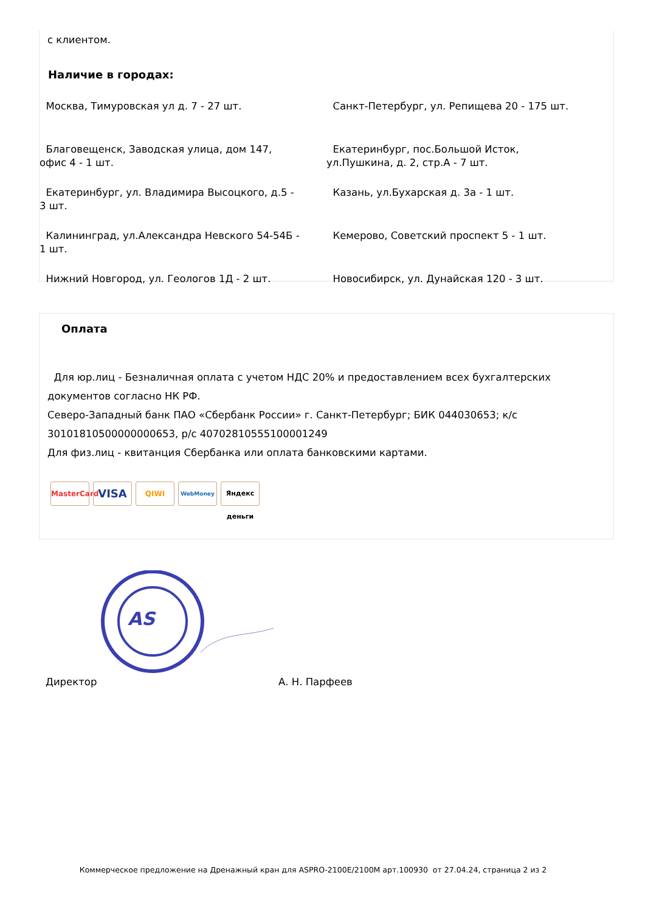с клиентом.
Наличие в городах:
Москва, Тимуровская ул д. 7 - 27 шт.
Санкт-Петербург, ул. Репищева 20 - 175 шт.
Благовещенск, Заводская улица, дом 147,
офис 4 - 1 шт.
Екатеринбург, пос.Большой Исток,
ул.Пушкина, д. 2, стр.А - 7 шт.
Екатеринбург, ул. Владимира Высоцкого, д.5 -
3 шт.
Казань, ул.Бухарская д. 3а - 1 шт.
Калининград, ул.Александра Невского 54-54Б -
1 шт.
Кемерово, Советский проспект 5 - 1 шт.
Нижний Новгород, ул. Геологов 1Д - 2 шт.
Новосибирск, ул. Дунайская 120 - 3 шт.
Оплата
Для юр.лиц - Безналичная оплата с учетом НДС 20% и предоставлением всех бухгалтерских документов согласно НК РФ.
Северо-Западный банк ПАО «Сбербанк России» г. Санкт-Петербург; БИК 044030653; к/с 30101810500000000653, р/с 40702810555100001249
Для физ.лиц - квитанция Сбербанка или оплата банковскими картами.
MasterCard VISA QIWI WebMoney Яндекс деньги
AS
Директор А. Н. Парфеев
Коммерческое предложение на Дренажный кран для ASPRO-2100E/2100M арт.100930 от 27.04.24, страница 2 из 2